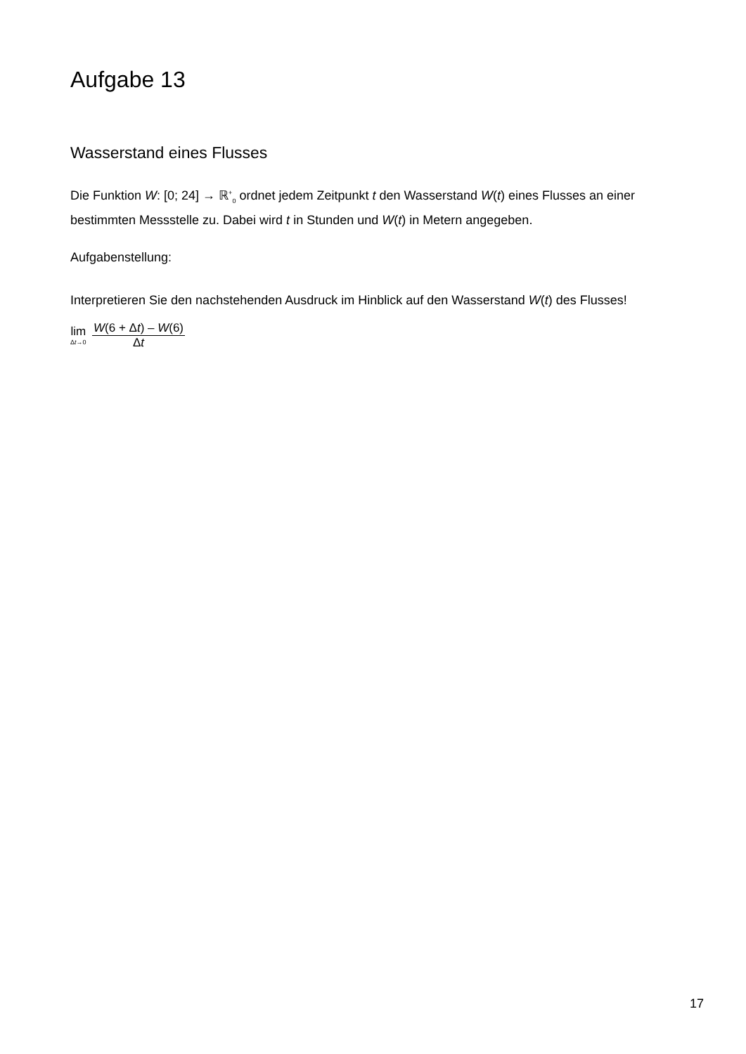Aufgabe 13
Wasserstand eines Flusses
Die Funktion W: [0; 24] → ℝ<sup>+</sup><sub>0</sub> ordnet jedem Zeitpunkt t den Wasserstand W(t) eines Flusses an einer bestimmten Messstelle zu. Dabei wird t in Stunden und W(t) in Metern angegeben.
Aufgabenstellung:
Interpretieren Sie den nachstehenden Ausdruck im Hinblick auf den Wasserstand W(t) des Flusses!
lim Δt→0 W(6 + Δt) – W(6) Δt
17